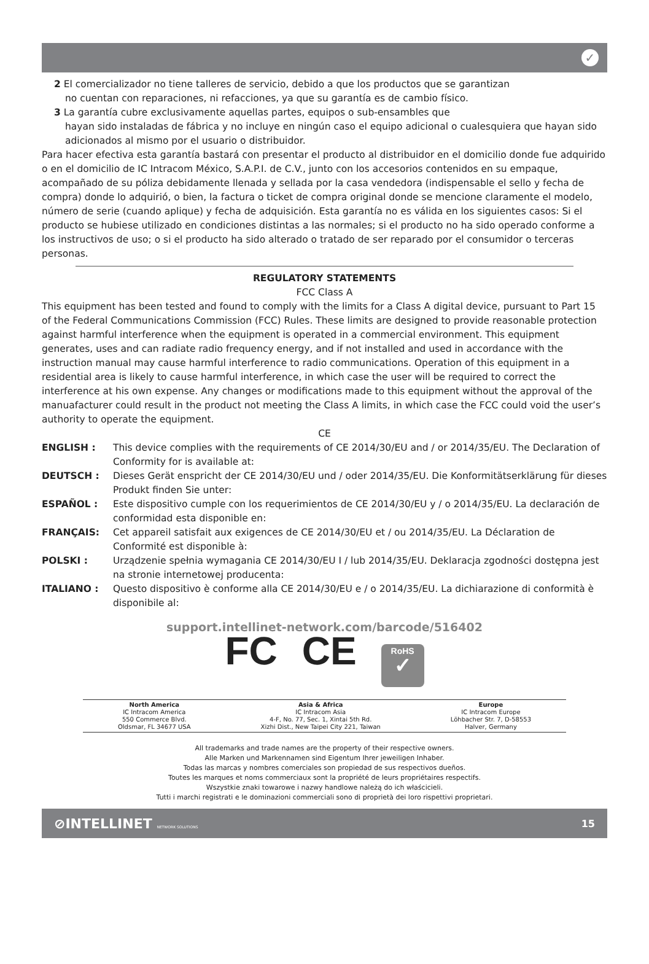✓
2 El comercializador no tiene talleres de servicio, debido a que los productos que se garantizan
no cuentan con reparaciones, ni refacciones, ya que su garantía es de cambio físico.
3 La garantía cubre exclusivamente aquellas partes, equipos o sub-ensambles que
hayan sido instaladas de fábrica y no incluye en ningún caso el equipo adicional o cualesquiera que hayan sido adicionados al mismo por el usuario o distribuidor.
Para hacer efectiva esta garantía bastará con presentar el producto al distribuidor en el domicilio donde fue adquirido o en el domicilio de IC Intracom México, S.A.P.I. de C.V., junto con los accesorios contenidos en su empaque, acompañado de su póliza debidamente llenada y sellada por la casa vendedora (indispensable el sello y fecha de compra) donde lo adquirió, o bien, la factura o ticket de compra original donde se mencione claramente el modelo, número de serie (cuando aplique) y fecha de adquisición. Esta garantía no es válida en los siguientes casos: Si el producto se hubiese utilizado en condiciones distintas a las normales; si el producto no ha sido operado conforme a los instructivos de uso; o si el producto ha sido alterado o tratado de ser reparado por el consumidor o terceras personas.
REGULATORY STATEMENTS
FCC Class A
This equipment has been tested and found to comply with the limits for a Class A digital device, pursuant to Part 15 of the Federal Communications Commission (FCC) Rules. These limits are designed to provide reasonable protection against harmful interference when the equipment is operated in a commercial environment. This equipment generates, uses and can radiate radio frequency energy, and if not installed and used in accordance with the instruction manual may cause harmful interference to radio communications. Operation of this equipment in a residential area is likely to cause harmful interference, in which case the user will be required to correct the interference at his own expense. Any changes or modifications made to this equipment without the approval of the manuafacturer could result in the product not meeting the Class A limits, in which case the FCC could void the user’s authority to operate the equipment.
CE
ENGLISH : This device complies with the requirements of CE 2014/30/EU and / or 2014/35/EU. The Declaration of Conformity for is available at:
DEUTSCH : Dieses Gerät enspricht der CE 2014/30/EU und / oder 2014/35/EU. Die Konformitätserklärung für dieses Produkt finden Sie unter:
ESPAÑOL : Este dispositivo cumple con los requerimientos de CE 2014/30/EU y / o 2014/35/EU. La declaración de conformidad esta disponible en:
FRANÇAIS: Cet appareil satisfait aux exigences de CE 2014/30/EU et / ou 2014/35/EU. La Déclaration de Conformité est disponible à:
POLSKI : Urządzenie spełnia wymagania CE 2014/30/EU I / lub 2014/35/EU. Deklaracja zgodności dostępna jest na stronie internetowej producenta:
ITALIANO : Questo dispositivo è conforme alla CE 2014/30/EU e / o 2014/35/EU. La dichiarazione di conformità è disponibile al:
support.intellinet-network.com/barcode/516402
FC CE
RoHS
✓
North America
IC Intracom America
550 Commerce Blvd.
Oldsmar, FL 34677 USA
Asia & Africa
IC Intracom Asia
4-F, No. 77, Sec. 1, Xintai 5th Rd.
Xizhi Dist., New Taipei City 221, Taiwan
Europe
IC Intracom Europe
Löhbacher Str. 7, D-58553
Halver, Germany
All trademarks and trade names are the property of their respective owners.
Alle Marken und Markennamen sind Eigentum Ihrer jeweiligen Inhaber.
Todas las marcas y nombres comerciales son propiedad de sus respectivos dueños.
Toutes les marques et noms commerciaux sont la propriété de leurs propriétaires respectifs.
Wszystkie znaki towarowe i nazwy handlowe należą do ich właścicieli.
Tutti i marchi registrati e le dominazioni commerciali sono di proprietà dei loro rispettivi proprietari.
⊘INTELLINET NETWORK SOLUTIONS 15